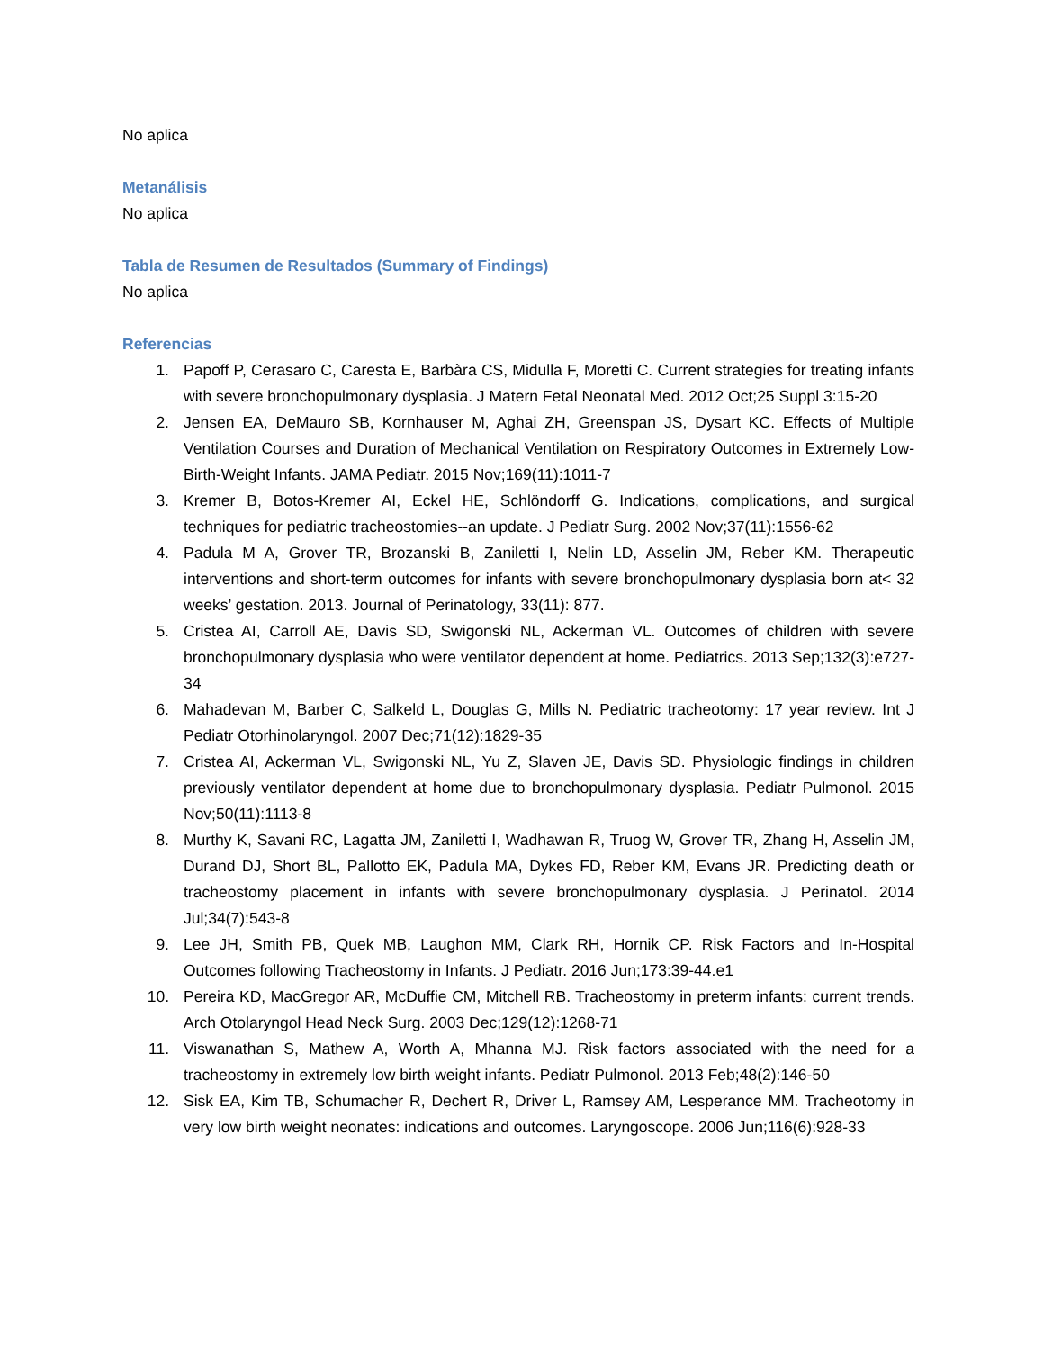No aplica
Metanálisis
No aplica
Tabla de Resumen de Resultados (Summary of Findings)
No aplica
Referencias
1. Papoff P, Cerasaro C, Caresta E, Barbàra CS, Midulla F, Moretti C. Current strategies for treating infants with severe bronchopulmonary dysplasia. J Matern Fetal Neonatal Med. 2012 Oct;25 Suppl 3:15-20
2. Jensen EA, DeMauro SB, Kornhauser M, Aghai ZH, Greenspan JS, Dysart KC. Effects of Multiple Ventilation Courses and Duration of Mechanical Ventilation on Respiratory Outcomes in Extremely Low-Birth-Weight Infants. JAMA Pediatr. 2015 Nov;169(11):1011-7
3. Kremer B, Botos-Kremer AI, Eckel HE, Schlöndorff G. Indications, complications, and surgical techniques for pediatric tracheostomies--an update. J Pediatr Surg. 2002 Nov;37(11):1556-62
4. Padula M A, Grover TR, Brozanski B, Zaniletti I, Nelin LD, Asselin JM, Reber KM. Therapeutic interventions and short-term outcomes for infants with severe bronchopulmonary dysplasia born at< 32 weeks’ gestation. 2013. Journal of Perinatology, 33(11): 877.
5. Cristea AI, Carroll AE, Davis SD, Swigonski NL, Ackerman VL. Outcomes of children with severe bronchopulmonary dysplasia who were ventilator dependent at home. Pediatrics. 2013 Sep;132(3):e727-34
6. Mahadevan M, Barber C, Salkeld L, Douglas G, Mills N. Pediatric tracheotomy: 17 year review. Int J Pediatr Otorhinolaryngol. 2007 Dec;71(12):1829-35
7. Cristea AI, Ackerman VL, Swigonski NL, Yu Z, Slaven JE, Davis SD. Physiologic findings in children previously ventilator dependent at home due to bronchopulmonary dysplasia. Pediatr Pulmonol. 2015 Nov;50(11):1113-8
8. Murthy K, Savani RC, Lagatta JM, Zaniletti I, Wadhawan R, Truog W, Grover TR, Zhang H, Asselin JM, Durand DJ, Short BL, Pallotto EK, Padula MA, Dykes FD, Reber KM, Evans JR. Predicting death or tracheostomy placement in infants with severe bronchopulmonary dysplasia. J Perinatol. 2014 Jul;34(7):543-8
9. Lee JH, Smith PB, Quek MB, Laughon MM, Clark RH, Hornik CP. Risk Factors and In-Hospital Outcomes following Tracheostomy in Infants. J Pediatr. 2016 Jun;173:39-44.e1
10. Pereira KD, MacGregor AR, McDuffie CM, Mitchell RB. Tracheostomy in preterm infants: current trends. Arch Otolaryngol Head Neck Surg. 2003 Dec;129(12):1268-71
11. Viswanathan S, Mathew A, Worth A, Mhanna MJ. Risk factors associated with the need for a tracheostomy in extremely low birth weight infants. Pediatr Pulmonol. 2013 Feb;48(2):146-50
12. Sisk EA, Kim TB, Schumacher R, Dechert R, Driver L, Ramsey AM, Lesperance MM. Tracheotomy in very low birth weight neonates: indications and outcomes. Laryngoscope. 2006 Jun;116(6):928-33